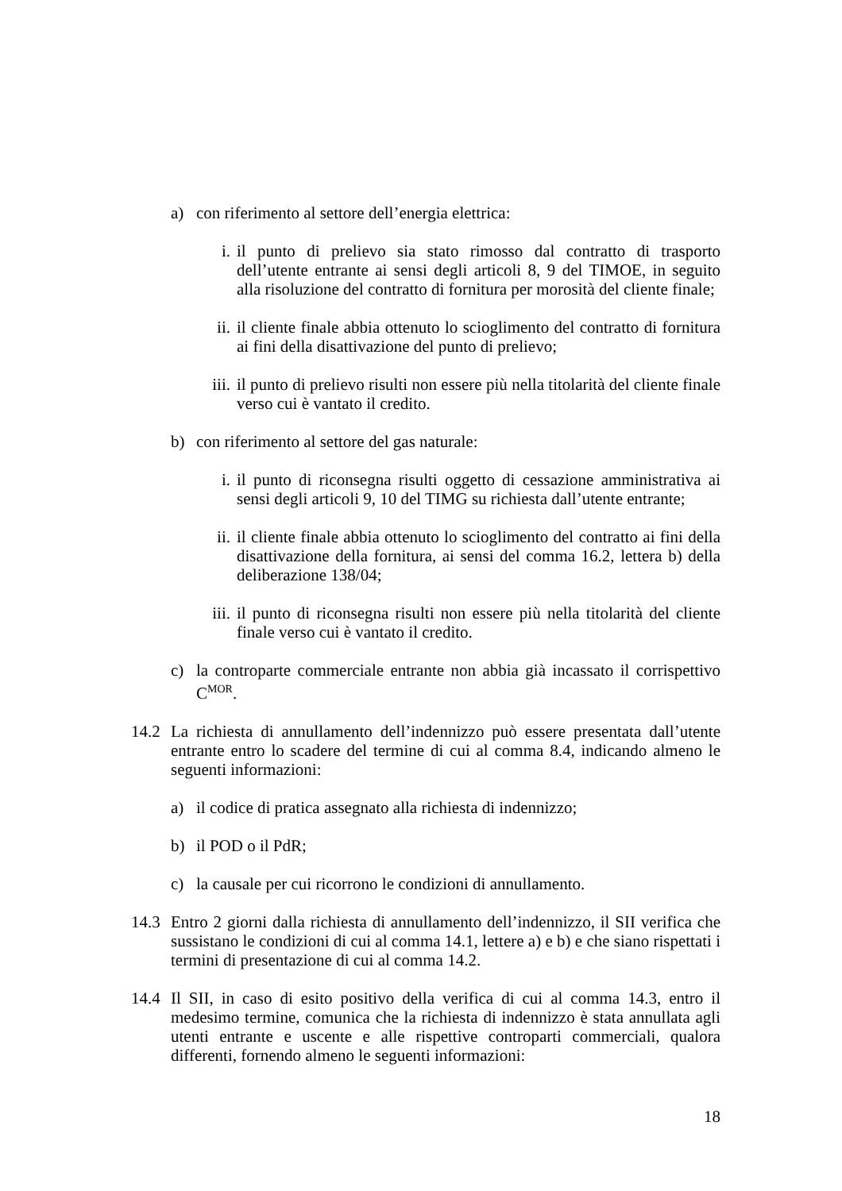a) con riferimento al settore dell’energia elettrica:
i. il punto di prelievo sia stato rimosso dal contratto di trasporto dell’utente entrante ai sensi degli articoli 8, 9 del TIMOE, in seguito alla risoluzione del contratto di fornitura per morosità del cliente finale;
ii. il cliente finale abbia ottenuto lo scioglimento del contratto di fornitura ai fini della disattivazione del punto di prelievo;
iii. il punto di prelievo risulti non essere più nella titolarità del cliente finale verso cui è vantato il credito.
b) con riferimento al settore del gas naturale:
i. il punto di riconsegna risulti oggetto di cessazione amministrativa ai sensi degli articoli 9, 10 del TIMG su richiesta dall’utente entrante;
ii. il cliente finale abbia ottenuto lo scioglimento del contratto ai fini della disattivazione della fornitura, ai sensi del comma 16.2, lettera b) della deliberazione 138/04;
iii. il punto di riconsegna risulti non essere più nella titolarità del cliente finale verso cui è vantato il credito.
c) la controparte commerciale entrante non abbia già incassato il corrispettivo C<sup>MOR</sup>.
14.2 La richiesta di annullamento dell’indennizzo può essere presentata dall’utente entrante entro lo scadere del termine di cui al comma 8.4, indicando almeno le seguenti informazioni:
a) il codice di pratica assegnato alla richiesta di indennizzo;
b) il POD o il PdR;
c) la causale per cui ricorrono le condizioni di annullamento.
14.3 Entro 2 giorni dalla richiesta di annullamento dell’indennizzo, il SII verifica che sussistano le condizioni di cui al comma 14.1, lettere a) e b) e che siano rispettati i termini di presentazione di cui al comma 14.2.
14.4 Il SII, in caso di esito positivo della verifica di cui al comma 14.3, entro il medesimo termine, comunica che la richiesta di indennizzo è stata annullata agli utenti entrante e uscente e alle rispettive controparti commerciali, qualora differenti, fornendo almeno le seguenti informazioni:
18